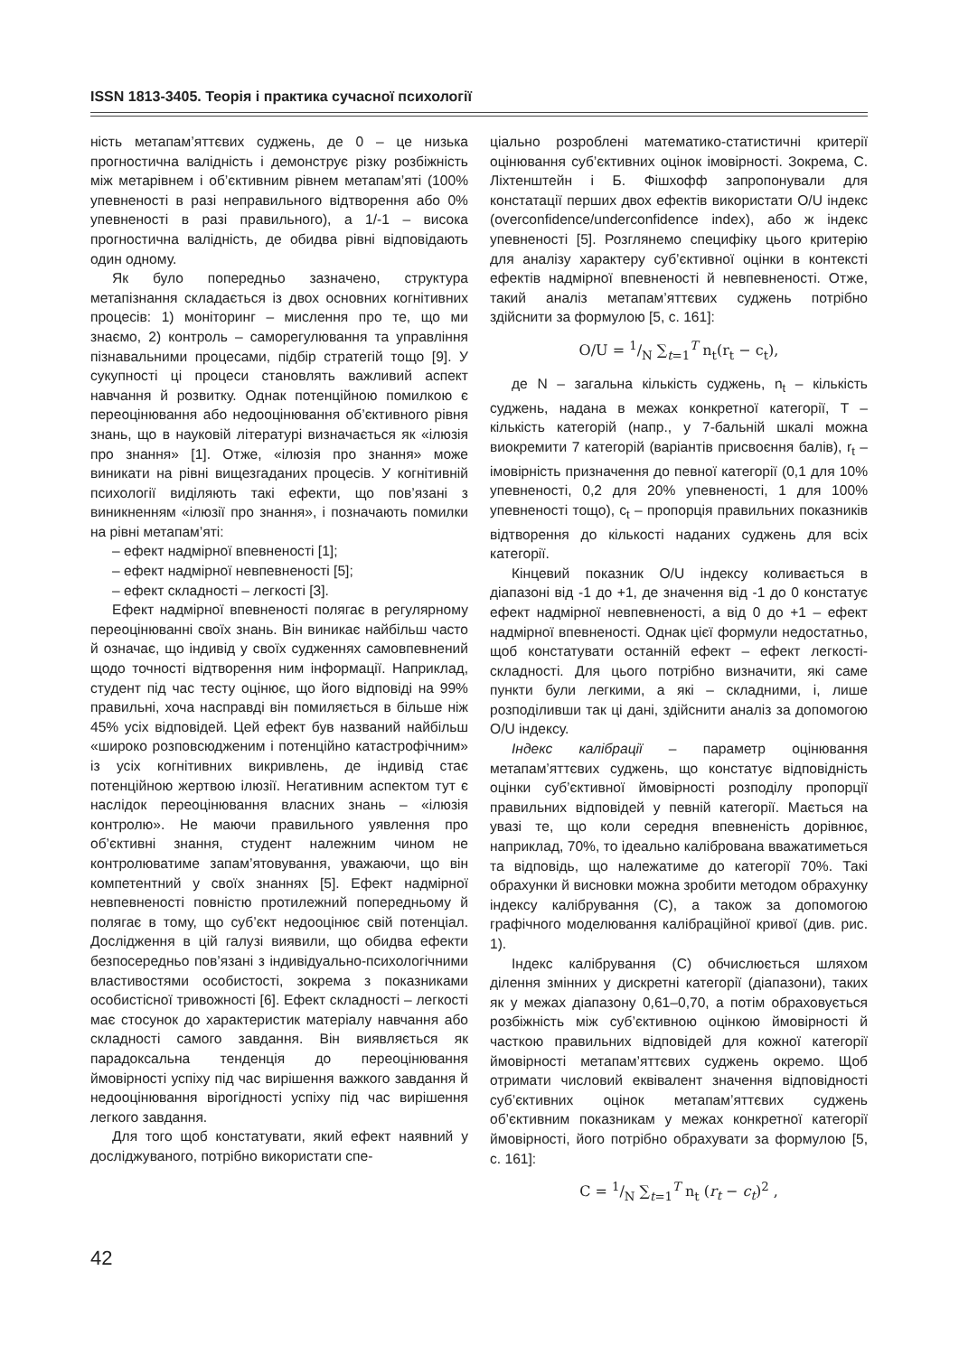ISSN 1813-3405. Теорія і практика сучасної психології
ність метапам’яттєвих суджень, де 0 – це низька прогностична валідність і демонструє різку розбіжність між метарівнем і об’єктивним рівнем метапам’яті (100% упевненості в разі неправильного відтворення або 0% упевненості в разі правильного), а 1/-1 – висока прогностична валідність, де обидва рівні відповідають один одному.
Як було попередньо зазначено, структура метапізнання складається із двох основних когнітивних процесів: 1) моніторинг – мислення про те, що ми знаємо, 2) контроль – саморегулювання та управління пізнавальними процесами, підбір стратегій тощо [9]. У сукупності ці процеси становлять важливий аспект навчання й розвитку. Однак потенційною помилкою є переоцінювання або недооцінювання об’єктивного рівня знань, що в науковій літературі визначається як «ілюзія про знання» [1]. Отже, «ілюзія про знання» може виникати на рівні вищезгаданих процесів. У когнітивній психології виділяють такі ефекти, що пов’язані з виникненням «ілюзії про знання», і позначають помилки на рівні метапам’яті:
– ефект надмірної впевненості [1];
– ефект надмірної невпевненості [5];
– ефект складності – легкості [3].
Ефект надмірної впевненості полягає в регулярному переоцінюванні своїх знань. Він виникає найбільш часто й означає, що індивід у своїх судженнях самовпевнений щодо точності відтворення ним інформації. Наприклад, студент під час тесту оцінює, що його відповіді на 99% правильні, хоча насправді він помиляється в більше ніж 45% усіх відповідей. Цей ефект був названий найбільш «широко розповсюдженим і потенційно катастрофічним» із усіх когнітивних викривлень, де індивід стає потенційною жертвою ілюзії. Негативним аспектом тут є наслідок переоцінювання власних знань – «ілюзія контролю». Не маючи правильного уявлення про об’єктивні знання, студент належним чином не контролюватиме запам’ятовування, уважаючи, що він компетентний у своїх знаннях [5]. Ефект надмірної невпевненості повністю протилежний попередньому й полягає в тому, що суб’єкт недооцінює свій потенціал. Дослідження в цій галузі виявили, що обидва ефекти безпосередньо пов’язані з індивідуально-психологічними властивостями особистості, зокрема з показниками особистісної тривожності [6]. Ефект складності – легкості має стосунок до характеристик матеріалу навчання або складності самого завдання. Він виявляється як парадоксальна тенденція до переоцінювання ймовірності успіху під час вирішення важкого завдання й недооцінювання вірогідності успіху під час вирішення легкого завдання.
Для того щоб констатувати, який ефект наявний у досліджуваного, потрібно використати спе-
ціально розроблені математико-статистичні критерії оцінювання суб’єктивних оцінок імовірності. Зокрема, С. Ліхтенштейн і Б. Фішхофф запропонували для констатації перших двох ефектів використати O/U індекс (overconfidence/underconfidence index), або ж індекс упевненості [5]. Розглянемо специфіку цього критерію для аналізу характеру суб’єктивної оцінки в контексті ефектів надмірної впевненості й невпевненості. Отже, такий аналіз метапам’яттєвих суджень потрібно здійснити за формулою [5, с. 161]:
O/U = 1/N ∑<sub>t=1</sub><sup>T</sup> n<sub>t</sub>(r<sub>t</sub> − c<sub>t</sub>),
де N – загальна кількість суджень, n<sub>t</sub> – кількість суджень, надана в межах конкретної категорії, T – кількість категорій (напр., у 7-бальній шкалі можна виокремити 7 категорій (варіантів присвоєння балів), r<sub>t</sub> – імовірність призначення до певної категорії (0,1 для 10% упевненості, 0,2 для 20% упевненості, 1 для 100% упевненості тощо), c<sub>t</sub> – пропорція правильних показників відтворення до кількості наданих суджень для всіх категорії.
Кінцевий показник O/U індексу коливається в діапазоні від -1 до +1, де значення від -1 до 0 констатує ефект надмірної невпевненості, а від 0 до +1 – ефект надмірної впевненості. Однак цієї формули недостатньо, щоб констатувати останній ефект – ефект легкості-складності. Для цього потрібно визначити, які саме пункти були легкими, а які – складними, і, лише розподіливши так ці дані, здійснити аналіз за допомогою O/U індексу.
Індекс калібрації – параметр оцінювання метапам’яттєвих суджень, що констатує відповідність оцінки суб’єктивної ймовірності розподілу пропорції правильних відповідей у певній категорії. Мається на увазі те, що коли середня впевненість дорівнює, наприклад, 70%, то ідеально калібрована вважатиметься та відповідь, що належатиме до категорії 70%. Такі обрахунки й висновки можна зробити методом обрахунку індексу калібрування (C), а також за допомогою графічного моделювання калібраційної кривої (див. рис. 1).
Індекс калібрування (C) обчислюється шляхом ділення змінних у дискретні категорії (діапазони), таких як у межах діапазону 0,61–0,70, а потім обраховується розбіжність між суб’єктивною оцінкою ймовірності й часткою правильних відповідей для кожної категорії ймовірності метапам’яттєвих суджень окремо. Щоб отримати числовий еквівалент значення відповідності суб’єктивних оцінок метапам’яттєвих суджень об’єктивним показникам у межах конкретної категорії ймовірності, його потрібно обрахувати за формулою [5, с. 161]:
C = 1/N ∑<sub>t=1</sub><sup>T</sup> n<sub>t</sub> (r<sub>t</sub> − c<sub>t</sub>)<sup>2</sup> ,
42